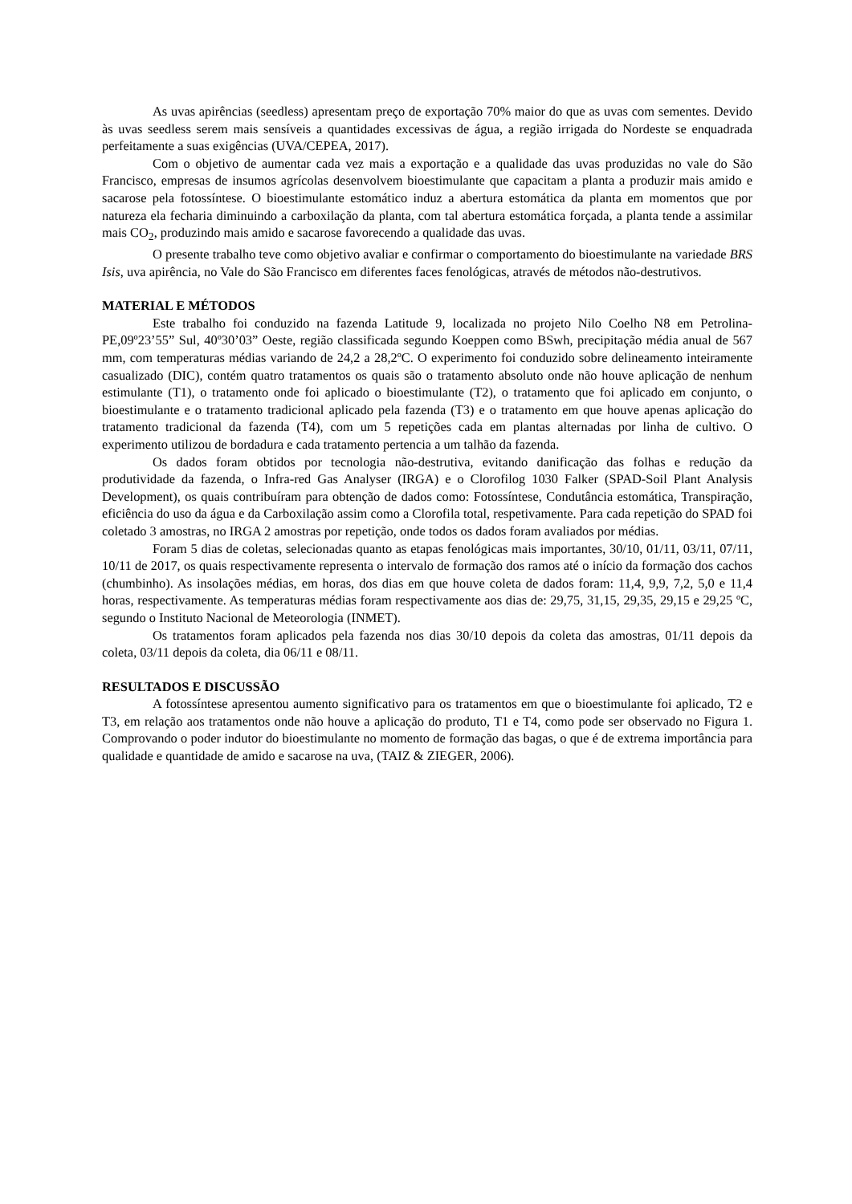As uvas apirências (seedless) apresentam preço de exportação 70% maior do que as uvas com sementes. Devido às uvas seedless serem mais sensíveis a quantidades excessivas de água, a região irrigada do Nordeste se enquadrada perfeitamente a suas exigências (UVA/CEPEA, 2017).
Com o objetivo de aumentar cada vez mais a exportação e a qualidade das uvas produzidas no vale do São Francisco, empresas de insumos agrícolas desenvolvem bioestimulante que capacitam a planta a produzir mais amido e sacarose pela fotossíntese. O bioestimulante estomático induz a abertura estomática da planta em momentos que por natureza ela fecharia diminuindo a carboxilação da planta, com tal abertura estomática forçada, a planta tende a assimilar mais CO<sub>2</sub>, produzindo mais amido e sacarose favorecendo a qualidade das uvas.
O presente trabalho teve como objetivo avaliar e confirmar o comportamento do bioestimulante na variedade BRS Isis, uva apirência, no Vale do São Francisco em diferentes faces fenológicas, através de métodos não-destrutivos.
MATERIAL E MÉTODOS
Este trabalho foi conduzido na fazenda Latitude 9, localizada no projeto Nilo Coelho N8 em Petrolina-PE,09º23’55” Sul, 40º30’03” Oeste, região classificada segundo Koeppen como BSwh, precipitação média anual de 567 mm, com temperaturas médias variando de 24,2 a 28,2ºC. O experimento foi conduzido sobre delineamento inteiramente casualizado (DIC), contém quatro tratamentos os quais são o tratamento absoluto onde não houve aplicação de nenhum estimulante (T1), o tratamento onde foi aplicado o bioestimulante (T2), o tratamento que foi aplicado em conjunto, o bioestimulante e o tratamento tradicional aplicado pela fazenda (T3) e o tratamento em que houve apenas aplicação do tratamento tradicional da fazenda (T4), com um 5 repetições cada em plantas alternadas por linha de cultivo. O experimento utilizou de bordadura e cada tratamento pertencia a um talhão da fazenda.
Os dados foram obtidos por tecnologia não-destrutiva, evitando danificação das folhas e redução da produtividade da fazenda, o Infra-red Gas Analyser (IRGA) e o Clorofilog 1030 Falker (SPAD-Soil Plant Analysis Development), os quais contribuíram para obtenção de dados como: Fotossíntese, Condutância estomática, Transpiração, eficiência do uso da água e da Carboxilação assim como a Clorofila total, respetivamente. Para cada repetição do SPAD foi coletado 3 amostras, no IRGA 2 amostras por repetição, onde todos os dados foram avaliados por médias.
Foram 5 dias de coletas, selecionadas quanto as etapas fenológicas mais importantes, 30/10, 01/11, 03/11, 07/11, 10/11 de 2017, os quais respectivamente representa o intervalo de formação dos ramos até o início da formação dos cachos (chumbinho). As insolações médias, em horas, dos dias em que houve coleta de dados foram: 11,4, 9,9, 7,2, 5,0 e 11,4 horas, respectivamente. As temperaturas médias foram respectivamente aos dias de: 29,75, 31,15, 29,35, 29,15 e 29,25 ºC, segundo o Instituto Nacional de Meteorologia (INMET).
Os tratamentos foram aplicados pela fazenda nos dias 30/10 depois da coleta das amostras, 01/11 depois da coleta, 03/11 depois da coleta, dia 06/11 e 08/11.
RESULTADOS E DISCUSSÃO
A fotossíntese apresentou aumento significativo para os tratamentos em que o bioestimulante foi aplicado, T2 e T3, em relação aos tratamentos onde não houve a aplicação do produto, T1 e T4, como pode ser observado no Figura 1. Comprovando o poder indutor do bioestimulante no momento de formação das bagas, o que é de extrema importância para qualidade e quantidade de amido e sacarose na uva, (TAIZ & ZIEGER, 2006).